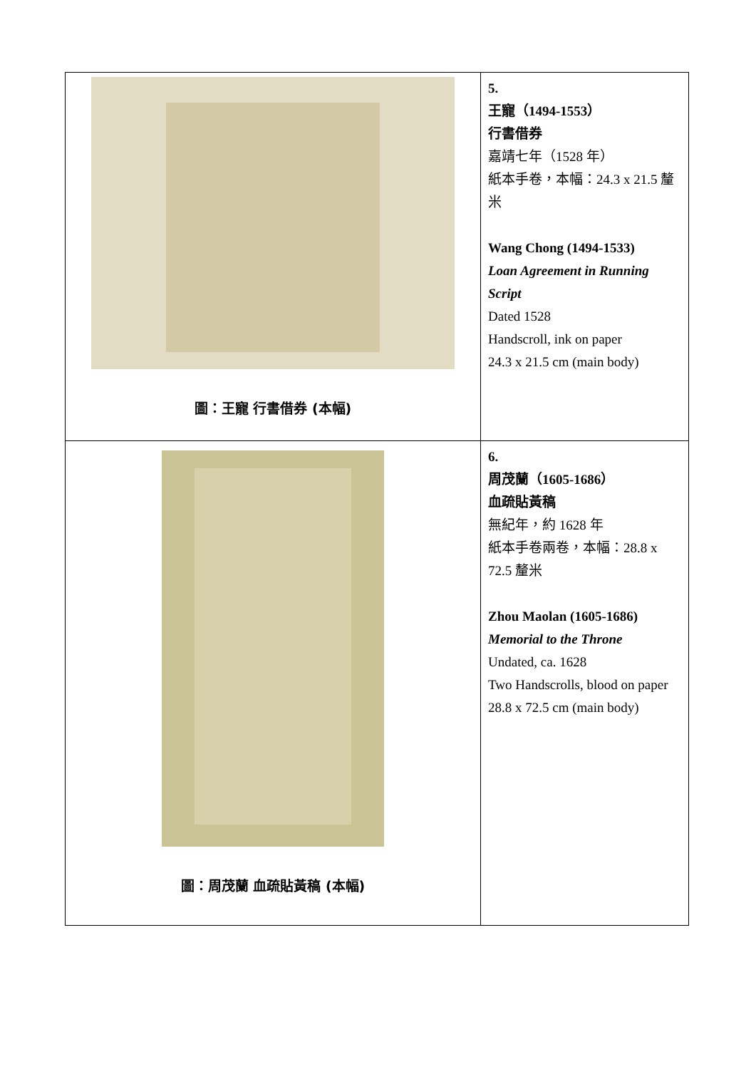| 圖：王寵 行書借券 (本幅) | 5. 王寵（1494-1553） 行書借券 嘉靖七年（1528 年） 紙本手卷，本幅：24.3 x 21.5 釐米 Wang Chong (1494-1533) Loan Agreement in Running Script Dated 1528 Handscroll, ink on paper 24.3 x 21.5 cm (main body) |
| 圖：周茂蘭 血疏貼黃稿 (本幅) | 6. 周茂蘭（1605-1686） 血疏貼黃稿 無紀年，約 1628 年 紙本手卷兩卷，本幅：28.8 x 72.5 釐米 Zhou Maolan (1605-1686) Memorial to the Throne Undated, ca. 1628 Two Handscrolls, blood on paper 28.8 x 72.5 cm (main body) |